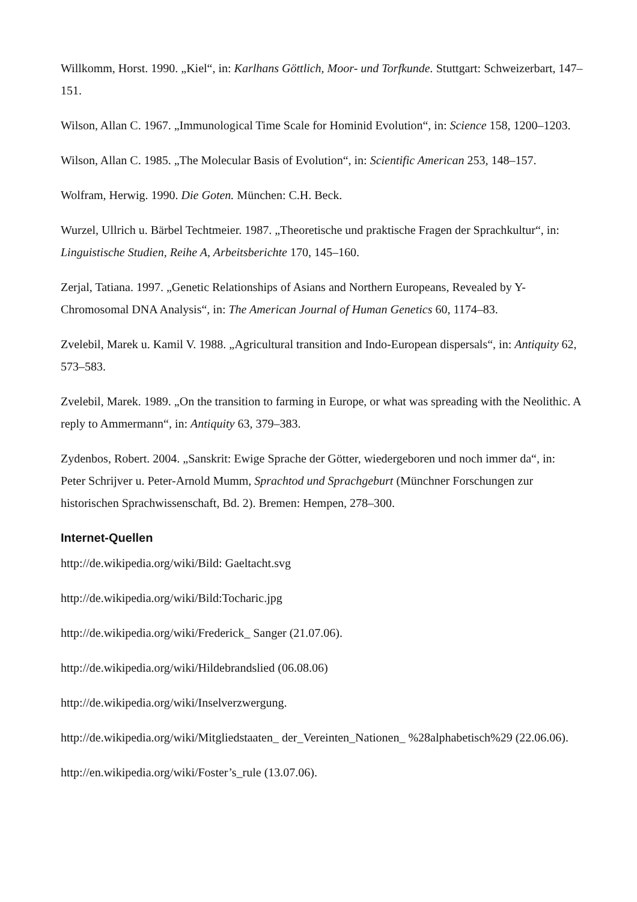Willkomm, Horst. 1990. „Kiel“, in: Karlhans Göttlich, Moor- und Torfkunde. Stuttgart: Schweizerbart, 147–151.
Wilson, Allan C. 1967. „Immunological Time Scale for Hominid Evolution“, in: Science 158, 1200–1203.
Wilson, Allan C. 1985. „The Molecular Basis of Evolution“, in: Scientific American 253, 148–157.
Wolfram, Herwig. 1990. Die Goten. München: C.H. Beck.
Wurzel, Ullrich u. Bärbel Techtmeier. 1987. „Theoretische und praktische Fragen der Sprachkultur“, in: Linguistische Studien, Reihe A, Arbeitsberichte 170, 145–160.
Zerjal, Tatiana. 1997. „Genetic Relationships of Asians and Northern Europeans, Revealed by Y-Chromosomal DNA Analysis“, in: The American Journal of Human Genetics 60, 1174–83.
Zvelebil, Marek u. Kamil V. 1988. „Agricultural transition and Indo-European dispersals“, in: Antiquity 62, 573–583.
Zvelebil, Marek. 1989. „On the transition to farming in Europe, or what was spreading with the Neolithic. A reply to Ammermann“, in: Antiquity 63, 379–383.
Zydenbos, Robert. 2004. „Sanskrit: Ewige Sprache der Götter, wiedergeboren und noch immer da“, in: Peter Schrijver u. Peter-Arnold Mumm, Sprachtod und Sprachgeburt (Münchner Forschungen zur historischen Sprachwissenschaft, Bd. 2). Bremen: Hempen, 278–300.
Internet-Quellen
http://de.wikipedia.org/wiki/Bild: Gaeltacht.svg
http://de.wikipedia.org/wiki/Bild:Tocharic.jpg
http://de.wikipedia.org/wiki/Frederick_ Sanger (21.07.06).
http://de.wikipedia.org/wiki/Hildebrandslied (06.08.06)
http://de.wikipedia.org/wiki/Inselverzwergung.
http://de.wikipedia.org/wiki/Mitgliedstaaten_ der_Vereinten_Nationen_ %28alphabetisch%29 (22.06.06).
http://en.wikipedia.org/wiki/Foster’s_rule (13.07.06).